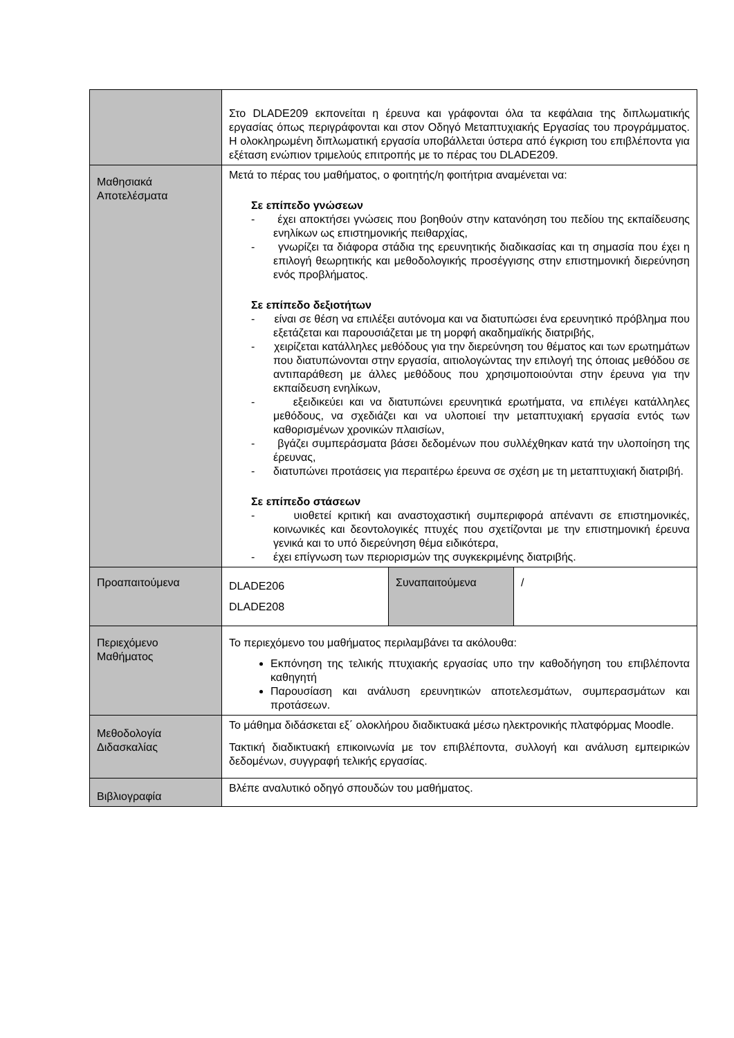| | Στο DLADE209 εκπονείται η έρευνα και γράφονται όλα τα κεφάλαια της διπλωματικής εργασίας όπως περιγράφονται και στον Οδηγό Μεταπτυχιακής Εργασίας του προγράμματος. Η ολοκληρωμένη διπλωματική εργασία υποβάλλεται ύστερα από έγκριση του επιβλέποντα για εξέταση ενώπιον τριμελούς επιτροπής με το πέρας του DLADE209. | | |
| Μαθησιακά Αποτελέσματα | Μετά το πέρας του μαθήματος, ο φοιτητής/η φοιτήτρια αναμένεται να: Σε επίπεδο γνώσεων - έχει αποκτήσει γνώσεις που βοηθούν στην κατανόηση του πεδίου της εκπαίδευσης ενηλίκων ως επιστημονικής πειθαρχίας, - γνωρίζει τα διάφορα στάδια της ερευνητικής διαδικασίας και τη σημασία που έχει η επιλογή θεωρητικής και μεθοδολογικής προσέγγισης στην επιστημονική διερεύνηση ενός προβλήματος. Σε επίπεδο δεξιοτήτων - είναι σε θέση να επιλέξει αυτόνομα και να διατυπώσει ένα ερευνητικό πρόβλημα που εξετάζεται και παρουσιάζεται με τη μορφή ακαδημαϊκής διατριβής, - χειρίζεται κατάλληλες μεθόδους για την διερεύνηση του θέματος και των ερωτημάτων που διατυπώνονται στην εργασία, αιτιολογώντας την επιλογή της όποιας μεθόδου σε αντιπαράθεση με άλλες μεθόδους που χρησιμοποιούνται στην έρευνα για την εκπαίδευση ενηλίκων, - εξειδικεύει και να διατυπώνει ερευνητικά ερωτήματα, να επιλέγει κατάλληλες μεθόδους, να σχεδιάζει και να υλοποιεί την μεταπτυχιακή εργασία εντός των καθορισμένων χρονικών πλαισίων, - βγάζει συμπεράσματα βάσει δεδομένων που συλλέχθηκαν κατά την υλοποίηση της έρευνας, - διατυπώνει προτάσεις για περαιτέρω έρευνα σε σχέση με τη μεταπτυχιακή διατριβή. Σε επίπεδο στάσεων - υιοθετεί κριτική και αναστοχαστική συμπεριφορά απέναντι σε επιστημονικές, κοινωνικές και δεοντολογικές πτυχές που σχετίζονται με την επιστημονική έρευνα γενικά και το υπό διερεύνηση θέμα ειδικότερα, - έχει επίγνωση των περιορισμών της συγκεκριμένης διατριβής. | | |
| Προαπαιτούμενα | DLADE206 DLADE208 | Συναπαιτούμενα | / |
| Περιεχόμενο Μαθήματος | Το περιεχόμενο του μαθήματος περιλαμβάνει τα ακόλουθα: Εκπόνηση της τελικής πτυχιακής εργασίας υπο την καθοδήγηση του επιβλέποντα καθηγητή Παρουσίαση και ανάλυση ερευνητικών αποτελεσμάτων, συμπερασμάτων και προτάσεων. | | |
| Μεθοδολογία Διδασκαλίας | Το μάθημα διδάσκεται εξ΄ ολοκλήρου διαδικτυακά μέσω ηλεκτρονικής πλατφόρμας Moodle. Τακτική διαδικτυακή επικοινωνία με τον επιβλέποντα, συλλογή και ανάλυση εμπειρικών δεδομένων, συγγραφή τελικής εργασίας. | | |
| Βιβλιογραφία | Βλέπε αναλυτικό οδηγό σπουδών του μαθήματος. | | |